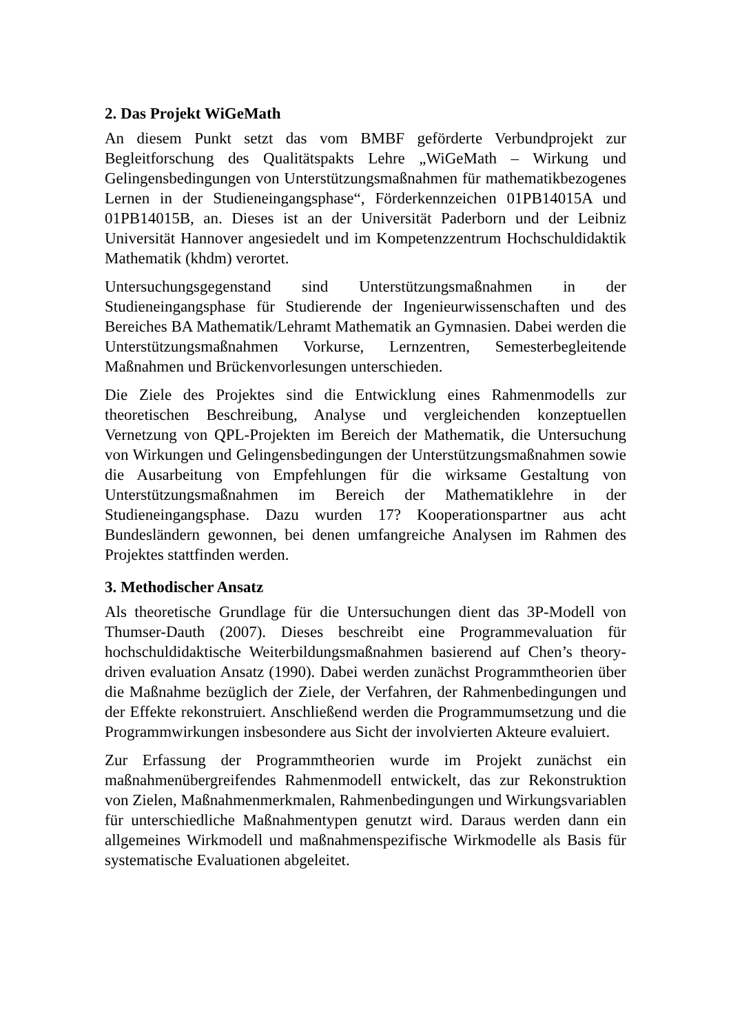2. Das Projekt WiGeMath
An diesem Punkt setzt das vom BMBF geförderte Verbundprojekt zur Begleitforschung des Qualitätspakts Lehre „WiGeMath – Wirkung und Gelingensbedingungen von Unterstützungsmaßnahmen für mathematikbezogenes Lernen in der Studieneingangsphase“, Förderkennzeichen 01PB14015A und 01PB14015B, an. Dieses ist an der Universität Paderborn und der Leibniz Universität Hannover angesiedelt und im Kompetenzzentrum Hochschuldidaktik Mathematik (khdm) verortet.
Untersuchungsgegenstand sind Unterstützungsmaßnahmen in der Studieneingangsphase für Studierende der Ingenieurwissenschaften und des Bereiches BA Mathematik/Lehramt Mathematik an Gymnasien. Dabei werden die Unterstützungsmaßnahmen Vorkurse, Lernzentren, Semesterbegleitende Maßnahmen und Brückenvorlesungen unterschieden.
Die Ziele des Projektes sind die Entwicklung eines Rahmenmodells zur theoretischen Beschreibung, Analyse und vergleichenden konzeptuellen Vernetzung von QPL-Projekten im Bereich der Mathematik, die Untersuchung von Wirkungen und Gelingensbedingungen der Unterstützungsmaßnahmen sowie die Ausarbeitung von Empfehlungen für die wirksame Gestaltung von Unterstützungsmaßnahmen im Bereich der Mathematiklehre in der Studieneingangsphase. Dazu wurden 17? Kooperationspartner aus acht Bundesländern gewonnen, bei denen umfangreiche Analysen im Rahmen des Projektes stattfinden werden.
3. Methodischer Ansatz
Als theoretische Grundlage für die Untersuchungen dient das 3P-Modell von Thumser-Dauth (2007). Dieses beschreibt eine Programmevaluation für hochschuldidaktische Weiterbildungsmaßnahmen basierend auf Chen’s theory-driven evaluation Ansatz (1990). Dabei werden zunächst Programmtheorien über die Maßnahme bezüglich der Ziele, der Verfahren, der Rahmenbedingungen und der Effekte rekonstruiert. Anschließend werden die Programmumsetzung und die Programmwirkungen insbesondere aus Sicht der involvierten Akteure evaluiert.
Zur Erfassung der Programmtheorien wurde im Projekt zunächst ein maßnahmenübergreifendes Rahmenmodell entwickelt, das zur Rekonstruktion von Zielen, Maßnahmenmerkmalen, Rahmenbedingungen und Wirkungsvariablen für unterschiedliche Maßnahmentypen genutzt wird. Daraus werden dann ein allgemeines Wirkmodell und maßnahmenspezifische Wirkmodelle als Basis für systematische Evaluationen abgeleitet.